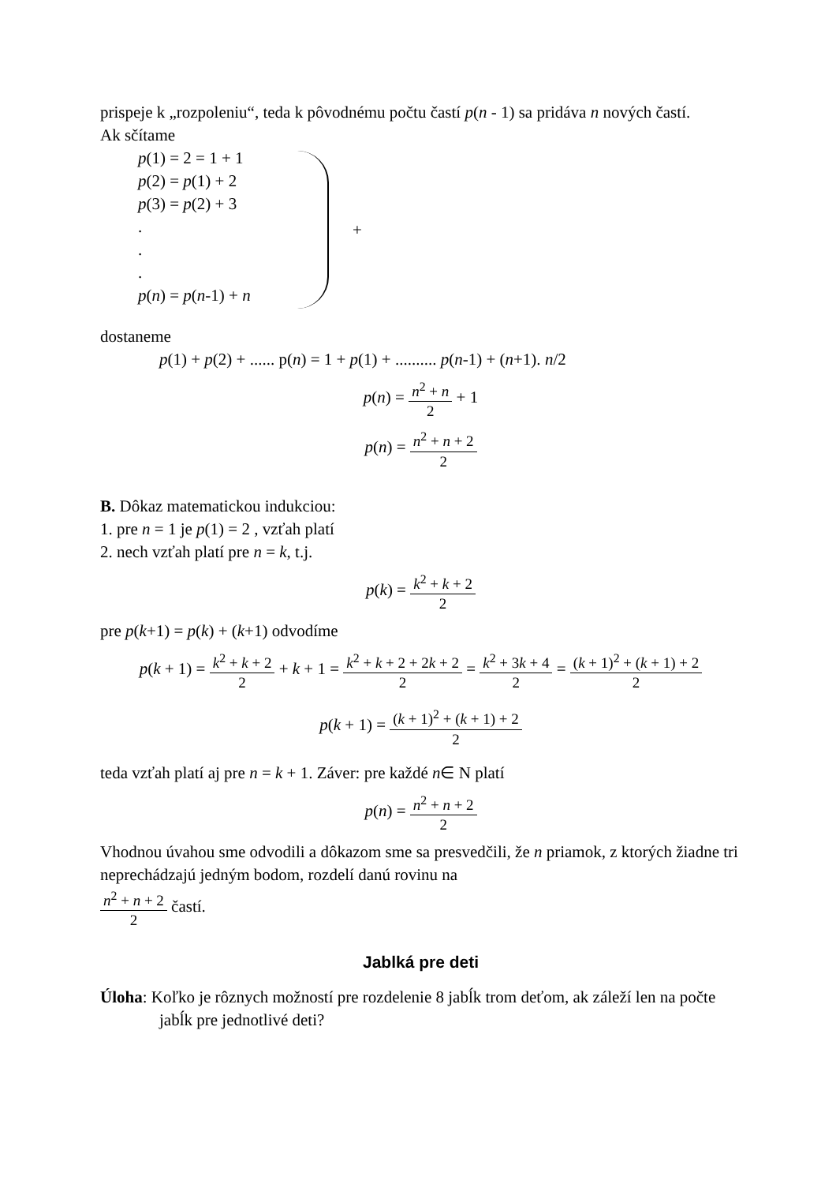prispeje k „rozpoleniu“, teda k pôvodnému počtu častí p(n - 1) sa pridáva n nových častí.
Ak sčítame
p(1) = 2 = 1 + 1
p(2) = p(1) + 2
p(3) = p(2) + 3
.
.
.
p(n) = p(n-1) + n
+
dostaneme
p(1) + p(2) + ...... p(n) = 1 + p(1) + .......... p(n-1) + (n+1). n/2
p(n) = n<sup>2</sup> + n 2 + 1
p(n) = n<sup>2</sup> + n + 2 2
B. Dôkaz matematickou indukciou:
1. pre n = 1 je p(1) = 2 , vzťah platí
2. nech vzťah platí pre n = k, t.j.
p(k) = k<sup>2</sup> + k + 2 2
pre p(k+1) = p(k) + (k+1) odvodíme
p(k + 1) = k<sup>2</sup> + k + 2 2 + k + 1 = k<sup>2</sup> + k + 2 + 2k + 2 2 = k<sup>2</sup> + 3k + 4 2 = (k + 1)<sup>2</sup> + (k + 1) + 2 2
p(k + 1) = (k + 1)<sup>2</sup> + (k + 1) + 2 2
teda vzťah platí aj pre n = k + 1. Záver: pre každé n∈ N platí
p(n) = n<sup>2</sup> + n + 2 2
Vhodnou úvahou sme odvodili a dôkazom sme sa presvedčili, že n priamok, z ktorých žiadne tri neprechádzajú jedným bodom, rozdelí danú rovinu na
n<sup>2</sup> + n + 2 2 častí.
Jablká pre deti
Úloha: Koľko je rôznych možností pre rozdelenie 8 jabĺk trom deťom, ak záleží len na počte jabĺk pre jednotlivé deti?